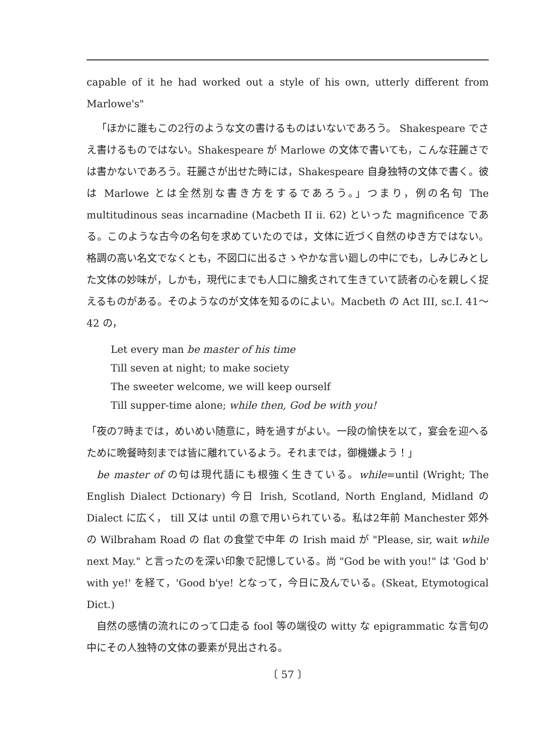capable of it he had worked out a style of his own, utterly different from Marlowe's"
「ほかに誰もこの2行のような文の書けるものはいないであろう。 Shakespeare でさえ書けるものではない。Shakespeare が Marlowe の文体で書いても，こんな荘麗さでは書かないであろう。荘麗さが出せた時には，Shakespeare 自身独特の文体で書く。彼は Marlowe とは全然別な書き方をするであろう。」つまり，例の名句 The multitudinous seas incarnadine (Macbeth II ii. 62) といった magnificence である。このような古今の名句を求めていたのでは，文体に近づく自然のゆき方ではない。格調の高い名文でなくとも，不図口に出るさゝやかな言い廻しの中にでも，しみじみとした文体の妙味が，しかも，現代にまでも人口に膾炙されて生きていて読者の心を親しく捉えるものがある。そのようなのが文体を知るのによい。Macbeth の Act III, sc.I. 41～42 の，
Let every man be master of his time
Till seven at night; to make society
The sweeter welcome, we will keep ourself
Till supper-time alone; while then, God be with you!
「夜の7時までは，めいめい随意に，時を過すがよい。一段の愉快を以て，宴会を迎へるために晩餐時刻までは皆に離れているよう。それまでは，御機嫌よう！」
be master of の句は現代語にも根強く生きている。while=until (Wright; The English Dialect Dctionary) 今日 Irish, Scotland, North England, Midland の Dialect に広く， till 又は until の意で用いられている。私は2年前 Manchester 郊外の Wilbraham Road の flat の食堂で中年 の Irish maid が "Please, sir, wait while next May." と言ったのを深い印象で記憶している。尚 "God be with you!" は 'God b' with ye!' を経て，'Good b'ye! となって，今日に及んでいる。(Skeat, Etymotogical Dict.)
自然の感情の流れにのって口走る fool 等の端役の witty な epigrammatic な言句の中にその人独特の文体の要素が見出される。
〔 57 〕